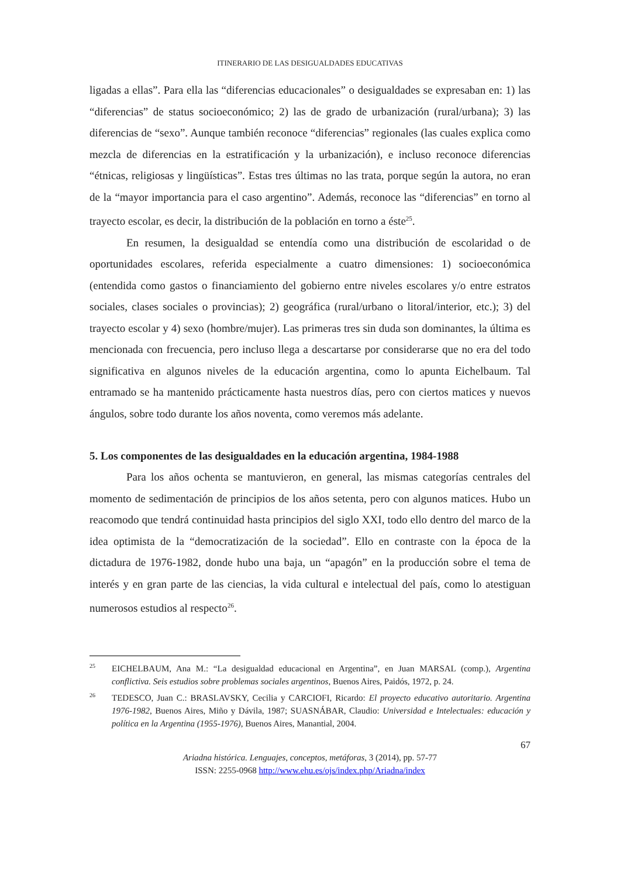ITINERARIO DE LAS DESIGUALDADES EDUCATIVAS
ligadas a ellas”. Para ella las “diferencias educacionales” o desigualdades se expresaban en: 1) las “diferencias” de status socioeconómico; 2) las de grado de urbanización (rural/urbana); 3) las diferencias de “sexo”. Aunque también reconoce “diferencias” regionales (las cuales explica como mezcla de diferencias en la estratificación y la urbanización), e incluso reconoce diferencias “étnicas, religiosas y lingüísticas”. Estas tres últimas no las trata, porque según la autora, no eran de la “mayor importancia para el caso argentino”. Además, reconoce las “diferencias” en torno al trayecto escolar, es decir, la distribución de la población en torno a éste<sup>25</sup>.
En resumen, la desigualdad se entendía como una distribución de escolaridad o de oportunidades escolares, referida especialmente a cuatro dimensiones: 1) socioeconómica (entendida como gastos o financiamiento del gobierno entre niveles escolares y/o entre estratos sociales, clases sociales o provincias); 2) geográfica (rural/urbano o litoral/interior, etc.); 3) del trayecto escolar y 4) sexo (hombre/mujer). Las primeras tres sin duda son dominantes, la última es mencionada con frecuencia, pero incluso llega a descartarse por considerarse que no era del todo significativa en algunos niveles de la educación argentina, como lo apunta Eichelbaum. Tal entramado se ha mantenido prácticamente hasta nuestros días, pero con ciertos matices y nuevos ángulos, sobre todo durante los años noventa, como veremos más adelante.
5. Los componentes de las desigualdades en la educación argentina, 1984-1988
Para los años ochenta se mantuvieron, en general, las mismas categorías centrales del momento de sedimentación de principios de los años setenta, pero con algunos matices. Hubo un reacomodo que tendrá continuidad hasta principios del siglo XXI, todo ello dentro del marco de la idea optimista de la “democratización de la sociedad”. Ello en contraste con la época de la dictadura de 1976-1982, donde hubo una baja, un “apagón” en la producción sobre el tema de interés y en gran parte de las ciencias, la vida cultural e intelectual del país, como lo atestiguan numerosos estudios al respecto<sup>26</sup>.
25 EICHELBAUM, Ana M.: “La desigualdad educacional en Argentina”, en Juan MARSAL (comp.), Argentina conflictiva. Seis estudios sobre problemas sociales argentinos, Buenos Aires, Paidós, 1972, p. 24.
26 TEDESCO, Juan C.: BRASLAVSKY, Cecilia y CARCIOFI, Ricardo: El proyecto educativo autoritario. Argentina 1976-1982, Buenos Aires, Miño y Dávila, 1987; SUASNÁBAR, Claudio: Universidad e Intelectuales: educación y política en la Argentina (1955-1976), Buenos Aires, Manantial, 2004.
67
Ariadna histórica. Lenguajes, conceptos, metáforas, 3 (2014), pp. 57-77
ISSN: 2255-0968 http://www.ehu.es/ojs/index.php/Ariadna/index